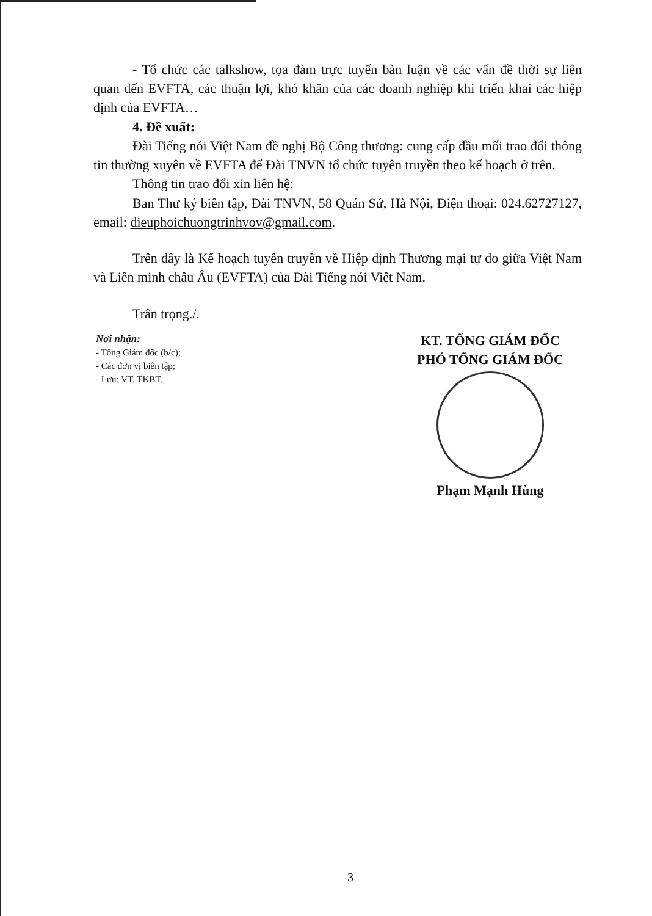- Tổ chức các talkshow, tọa đàm trực tuyến bàn luận về các vấn đề thời sự liên quan đến EVFTA, các thuận lợi, khó khăn của các doanh nghiệp khi triển khai các hiệp định của EVFTA…
4. Đề xuất:
Đài Tiếng nói Việt Nam đề nghị Bộ Công thương: cung cấp đầu mối trao đổi thông tin thường xuyên về EVFTA để Đài TNVN tổ chức tuyên truyền theo kế hoạch ở trên.
Thông tin trao đổi xin liên hệ:
Ban Thư ký biên tập, Đài TNVN, 58 Quán Sứ, Hà Nội, Điện thoại: 024.62727127, email: dieuphoichuongtrinhvov@gmail.com.
Trên đây là Kế hoạch tuyên truyền về Hiệp định Thương mại tự do giữa Việt Nam và Liên minh châu Âu (EVFTA) của Đài Tiếng nói Việt Nam.
Trân trọng./.
Nơi nhận:
- Tổng Giám đốc (b/c);
- Các đơn vị biên tập;
- Lưu: VT, TKBT.
KT. TỔNG GIÁM ĐỐC
PHÓ TỔNG GIÁM ĐỐC
Phạm Mạnh Hùng
3